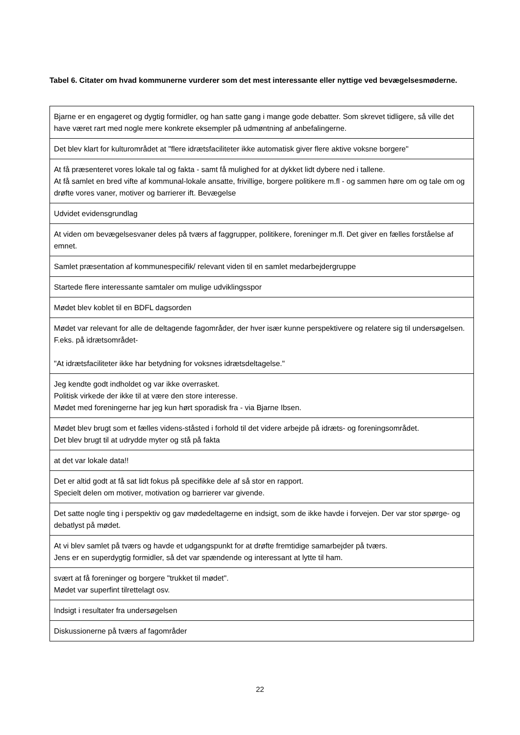Tabel 6. Citater om hvad kommunerne vurderer som det mest interessante eller nyttige ved bevægelsesmøderne.
| Bjarne er en engageret og dygtig formidler, og han satte gang i mange gode debatter. Som skrevet tidligere, så ville det have været rart med nogle mere konkrete eksempler på udmøntning af anbefalingerne. |
| Det blev klart for kulturområdet at "flere idrætsfaciliteter ikke automatisk giver flere aktive voksne borgere" |
| At få præsenteret vores lokale tal og fakta - samt få mulighed for at dykket lidt dybere ned i tallene. At få samlet en bred vifte af kommunal-lokale ansatte, frivillige, borgere politikere m.fl - og sammen høre om og tale om og drøfte vores vaner, motiver og barrierer ift. Bevægelse |
| Udvidet evidensgrundlag |
| At viden om bevægelsesvaner deles på tværs af faggrupper, politikere, foreninger m.fl. Det giver en fælles forståelse af emnet. |
| Samlet præsentation af kommunespecifik/ relevant viden til en samlet medarbejdergruppe |
| Startede flere interessante samtaler om mulige udviklingsspor |
| Mødet blev koblet til en BDFL dagsorden |
| Mødet var relevant for alle de deltagende fagområder, der hver især kunne perspektivere og relatere sig til undersøgelsen. F.eks. på idrætsområdet- "At idrætsfaciliteter ikke har betydning for voksnes idrætsdeltagelse." |
| Jeg kendte godt indholdet og var ikke overrasket. Politisk virkede der ikke til at være den store interesse. Mødet med foreningerne har jeg kun hørt sporadisk fra - via Bjarne Ibsen. |
| Mødet blev brugt som et fælles videns-ståsted i forhold til det videre arbejde på idræts- og foreningsområdet. Det blev brugt til at udrydde myter og stå på fakta |
| at det var lokale data!! |
| Det er altid godt at få sat lidt fokus på specifikke dele af så stor en rapport. Specielt delen om motiver, motivation og barrierer var givende. |
| Det satte nogle ting i perspektiv og gav mødedeltagerne en indsigt, som de ikke havde i forvejen. Der var stor spørge- og debatlyst på mødet. |
| At vi blev samlet på tværs og havde et udgangspunkt for at drøfte fremtidige samarbejder på tværs. Jens er en superdygtig formidler, så det var spændende og interessant at lytte til ham. |
| svært at få foreninger og borgere "trukket til mødet". Mødet var superfint tilrettelagt osv. |
| Indsigt i resultater fra undersøgelsen |
| Diskussionerne på tværs af fagområder |
22